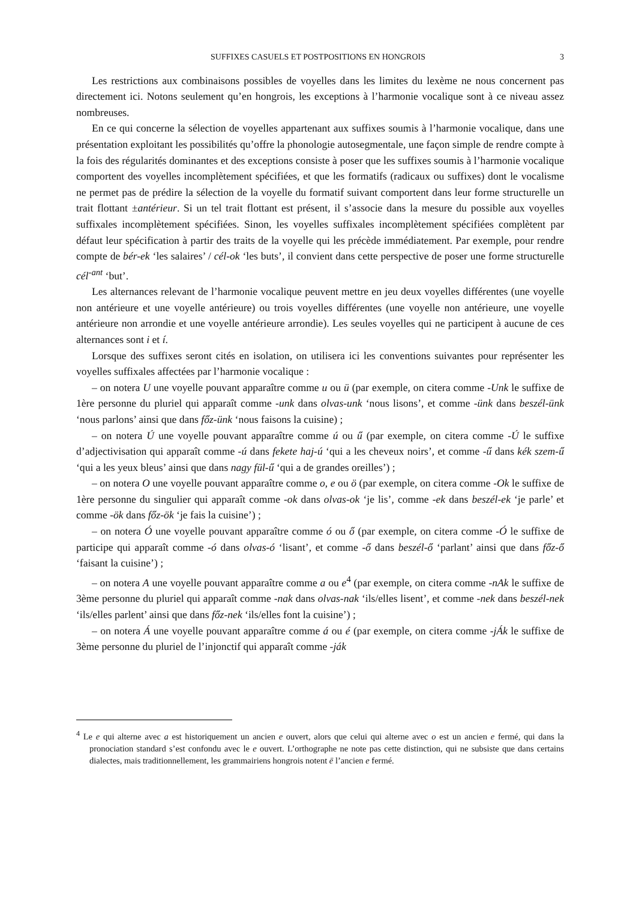SUFFIXES CASUELS ET POSTPOSITIONS EN HONGROIS 3
Les restrictions aux combinaisons possibles de voyelles dans les limites du lexème ne nous concernent pas directement ici. Notons seulement qu’en hongrois, les exceptions à l’harmonie vocalique sont à ce niveau assez nombreuses.
En ce qui concerne la sélection de voyelles appartenant aux suffixes soumis à l’harmonie vocalique, dans une présentation exploitant les possibilités qu’offre la phonologie autosegmentale, une façon simple de rendre compte à la fois des régularités dominantes et des exceptions consiste à poser que les suffixes soumis à l’harmonie vocalique comportent des voyelles incomplètement spécifiées, et que les formatifs (radicaux ou suffixes) dont le vocalisme ne permet pas de prédire la sélection de la voyelle du formatif suivant comportent dans leur forme structurelle un trait flottant ±antérieur. Si un tel trait flottant est présent, il s’associe dans la mesure du possible aux voyelles suffixales incomplètement spécifiées. Sinon, les voyelles suffixales incomplètement spécifiées complètent par défaut leur spécification à partir des traits de la voyelle qui les précède immédiatement. Par exemple, pour rendre compte de bér-ek ‘les salaires’ / cél-ok ‘les buts’, il convient dans cette perspective de poser une forme structurelle cél<sup>-ant</sup> ‘but’.
Les alternances relevant de l’harmonie vocalique peuvent mettre en jeu deux voyelles différentes (une voyelle non antérieure et une voyelle antérieure) ou trois voyelles différentes (une voyelle non antérieure, une voyelle antérieure non arrondie et une voyelle antérieure arrondie). Les seules voyelles qui ne participent à aucune de ces alternances sont i et í.
Lorsque des suffixes seront cités en isolation, on utilisera ici les conventions suivantes pour représenter les voyelles suffixales affectées par l’harmonie vocalique :
– on notera U une voyelle pouvant apparaître comme u ou ü (par exemple, on citera comme -Unk le suffixe de 1ère personne du pluriel qui apparaît comme -unk dans olvas-unk ‘nous lisons’, et comme -ünk dans beszél-ünk ‘nous parlons’ ainsi que dans főz-ünk ‘nous faisons la cuisine) ;
– on notera Ú une voyelle pouvant apparaître comme ú ou ű (par exemple, on citera comme -Ú le suffixe d’adjectivisation qui apparaît comme -ú dans fekete haj-ú ‘qui a les cheveux noirs’, et comme -ű dans kék szem-ű ‘qui a les yeux bleus’ ainsi que dans nagy fül-ű ‘qui a de grandes oreilles’) ;
– on notera O une voyelle pouvant apparaître comme o, e ou ö (par exemple, on citera comme -Ok le suffixe de 1ère personne du singulier qui apparaît comme -ok dans olvas-ok ‘je lis’, comme -ek dans beszél-ek ‘je parle’ et comme -ök dans főz-ök ‘je fais la cuisine’) ;
– on notera Ó une voyelle pouvant apparaître comme ó ou ő (par exemple, on citera comme -Ó le suffixe de participe qui apparaît comme -ó dans olvas-ó ‘lisant’, et comme -ő dans beszél-ő ‘parlant’ ainsi que dans főz-ő ‘faisant la cuisine’) ;
– on notera A une voyelle pouvant apparaître comme a ou e<sup>4</sup> (par exemple, on citera comme -nAk le suffixe de 3ème personne du pluriel qui apparaît comme -nak dans olvas-nak ‘ils/elles lisent’, et comme -nek dans beszél-nek ‘ils/elles parlent’ ainsi que dans főz-nek ‘ils/elles font la cuisine’) ;
– on notera Á une voyelle pouvant apparaître comme á ou é (par exemple, on citera comme -jÁk le suffixe de 3ème personne du pluriel de l’injonctif qui apparaît comme -ják
<sup>4</sup> Le e qui alterne avec a est historiquement un ancien e ouvert, alors que celui qui alterne avec o est un ancien e fermé, qui dans la pronociation standard s’est confondu avec le e ouvert. L’orthographe ne note pas cette distinction, qui ne subsiste que dans certains dialectes, mais traditionnellement, les grammairiens hongrois notent ë l’ancien e fermé.